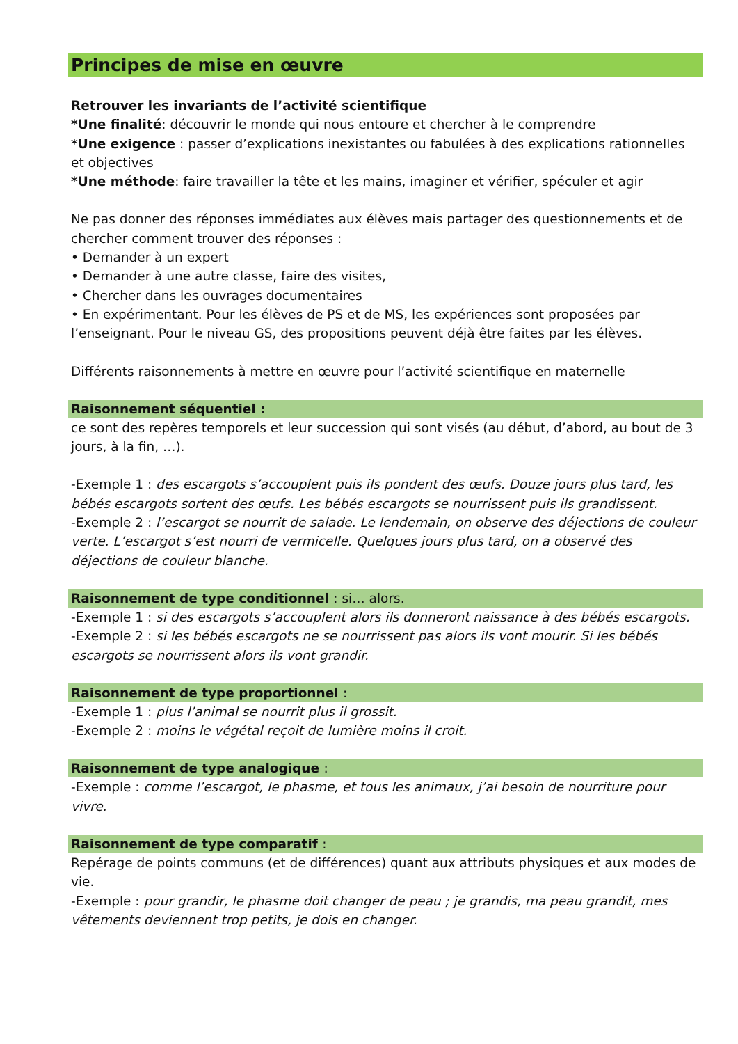Principes de mise en œuvre
Retrouver les invariants de l’activité scientifique
*Une finalité: découvrir le monde qui nous entoure et chercher à le comprendre
*Une exigence : passer d’explications inexistantes ou fabulées à des explications rationnelles et objectives
*Une méthode: faire travailler la tête et les mains, imaginer et vérifier, spéculer et agir
Ne pas donner des réponses immédiates aux élèves mais partager des questionnements et de chercher comment trouver des réponses :
• Demander à un expert
• Demander à une autre classe, faire des visites,
• Chercher dans les ouvrages documentaires
• En expérimentant. Pour les élèves de PS et de MS, les expériences sont proposées par l’enseignant. Pour le niveau GS, des propositions peuvent déjà être faites par les élèves.
Différents raisonnements à mettre en œuvre pour l’activité scientifique en maternelle
Raisonnement séquentiel :
ce sont des repères temporels et leur succession qui sont visés (au début, d’abord, au bout de 3 jours, à la fin, …).
-Exemple 1 : des escargots s’accouplent puis ils pondent des œufs. Douze jours plus tard, les bébés escargots sortent des œufs. Les bébés escargots se nourrissent puis ils grandissent.
-Exemple 2 : l’escargot se nourrit de salade. Le lendemain, on observe des déjections de couleur verte. L’escargot s’est nourri de vermicelle. Quelques jours plus tard, on a observé des déjections de couleur blanche.
Raisonnement de type conditionnel : si… alors.
-Exemple 1 : si des escargots s’accouplent alors ils donneront naissance à des bébés escargots.
-Exemple 2 : si les bébés escargots ne se nourrissent pas alors ils vont mourir. Si les bébés escargots se nourrissent alors ils vont grandir.
Raisonnement de type proportionnel :
-Exemple 1 : plus l’animal se nourrit plus il grossit.
-Exemple 2 : moins le végétal reçoit de lumière moins il croit.
Raisonnement de type analogique :
-Exemple : comme l’escargot, le phasme, et tous les animaux, j’ai besoin de nourriture pour vivre.
Raisonnement de type comparatif :
Repérage de points communs (et de différences) quant aux attributs physiques et aux modes de vie.
-Exemple : pour grandir, le phasme doit changer de peau ; je grandis, ma peau grandit, mes vêtements deviennent trop petits, je dois en changer.